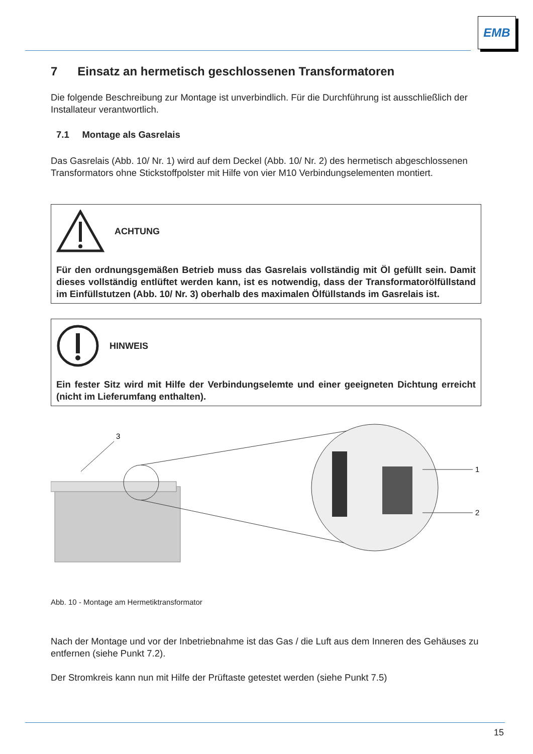EMB
7 Einsatz an hermetisch geschlossenen Transformatoren
Die folgende Beschreibung zur Montage ist unverbindlich. Für die Durchführung ist ausschließlich der Installateur verantwortlich.
7.1 Montage als Gasrelais
Das Gasrelais (Abb. 10/ Nr. 1) wird auf dem Deckel (Abb. 10/ Nr. 2) des hermetisch abgeschlossenen Transformators ohne Stickstoffpolster mit Hilfe von vier M10 Verbindungselementen montiert.
ACHTUNG
Für den ordnungsgemäßen Betrieb muss das Gasrelais vollständig mit Öl gefüllt sein. Damit dieses vollständig entlüftet werden kann, ist es notwendig, dass der Transformatorölfüllstand im Einfüllstutzen (Abb. 10/ Nr. 3) oberhalb des maximalen Ölfüllstands im Gasrelais ist.
HINWEIS
Ein fester Sitz wird mit Hilfe der Verbindungselemte und einer geeigneten Dichtung erreicht (nicht im Lieferumfang enthalten).
3
1
2
Abb. 10 - Montage am Hermetiktransformator
Nach der Montage und vor der Inbetriebnahme ist das Gas / die Luft aus dem Inneren des Gehäuses zu entfernen (siehe Punkt 7.2).
Der Stromkreis kann nun mit Hilfe der Prüftaste getestet werden (siehe Punkt 7.5)
15